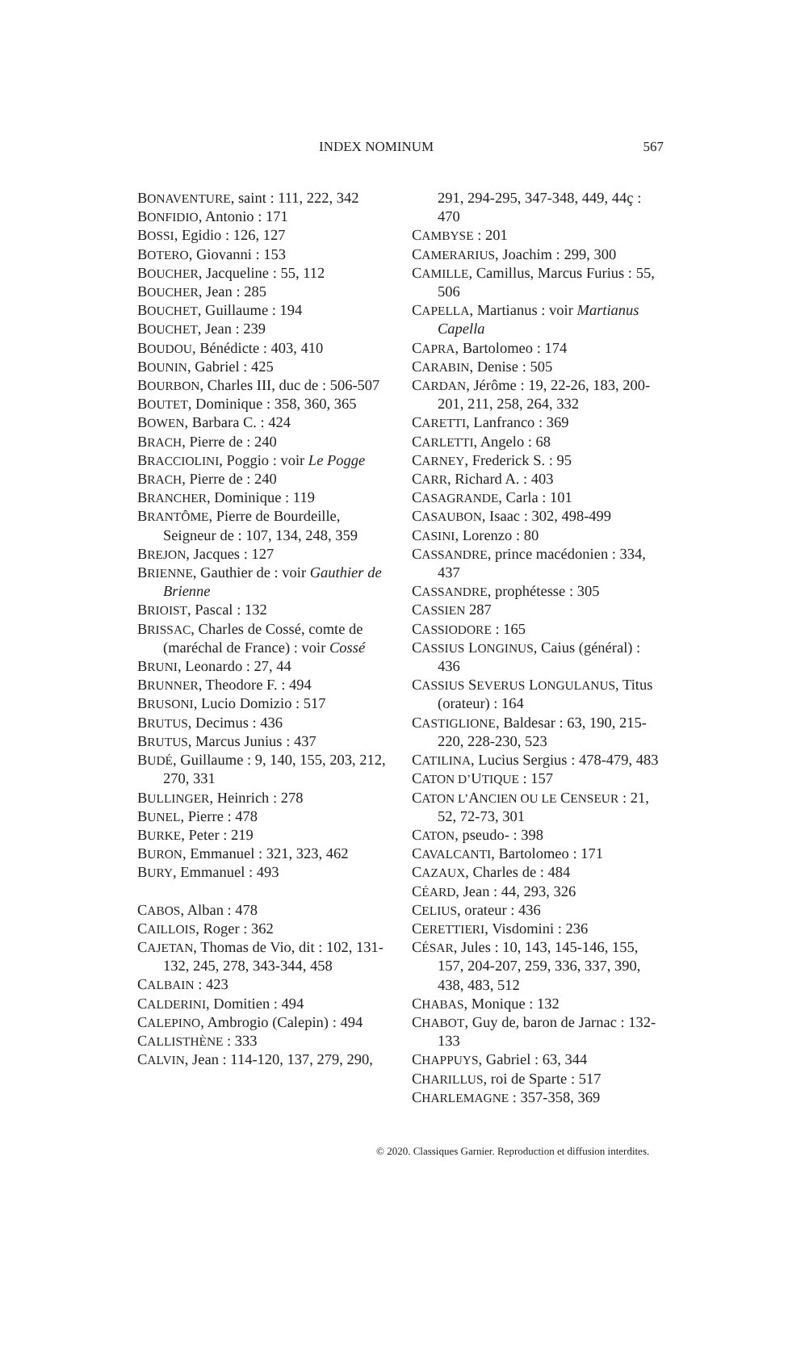INDEX NOMINUM 567
BONAVENTURE, saint : 111, 222, 342
BONFIDIO, Antonio : 171
BOSSI, Egidio : 126, 127
BOTERO, Giovanni : 153
BOUCHER, Jacqueline : 55, 112
BOUCHER, Jean : 285
BOUCHET, Guillaume : 194
BOUCHET, Jean : 239
BOUDOU, Bénédicte : 403, 410
BOUNIN, Gabriel : 425
BOURBON, Charles III, duc de : 506-507
BOUTET, Dominique : 358, 360, 365
BOWEN, Barbara C. : 424
BRACH, Pierre de : 240
BRACCIOLINI, Poggio : voir Le Pogge
BRACH, Pierre de : 240
BRANCHER, Dominique : 119
BRANTÔME, Pierre de Bourdeille, Seigneur de : 107, 134, 248, 359
BREJON, Jacques : 127
BRIENNE, Gauthier de : voir Gauthier de Brienne
BRIOIST, Pascal : 132
BRISSAC, Charles de Cossé, comte de (maréchal de France) : voir Cossé
BRUNI, Leonardo : 27, 44
BRUNNER, Theodore F. : 494
BRUSONI, Lucio Domizio : 517
BRUTUS, Decimus : 436
BRUTUS, Marcus Junius : 437
BUDÉ, Guillaume : 9, 140, 155, 203, 212, 270, 331
BULLINGER, Heinrich : 278
BUNEL, Pierre : 478
BURKE, Peter : 219
BURON, Emmanuel : 321, 323, 462
BURY, Emmanuel : 493
CABOS, Alban : 478
CAILLOIS, Roger : 362
CAJETAN, Thomas de Vio, dit : 102, 131-132, 245, 278, 343-344, 458
CALBAIN : 423
CALDERINI, Domitien : 494
CALEPINO, Ambrogio (Calepin) : 494
CALLISTHÈNE : 333
CALVIN, Jean : 114-120, 137, 279, 290,
291, 294-295, 347-348, 449, 44ç : 470
CAMBYSE : 201
CAMERARIUS, Joachim : 299, 300
CAMILLE, Camillus, Marcus Furius : 55, 506
CAPELLA, Martianus : voir Martianus Capella
CAPRA, Bartolomeo : 174
CARABIN, Denise : 505
CARDAN, Jérôme : 19, 22-26, 183, 200-201, 211, 258, 264, 332
CARETTI, Lanfranco : 369
CARLETTI, Angelo : 68
CARNEY, Frederick S. : 95
CARR, Richard A. : 403
CASAGRANDE, Carla : 101
CASAUBON, Isaac : 302, 498-499
CASINI, Lorenzo : 80
CASSANDRE, prince macédonien : 334, 437
CASSANDRE, prophétesse : 305
CASSIEN 287
CASSIODORE : 165
CASSIUS LONGINUS, Caius (général) : 436
CASSIUS SEVERUS LONGULANUS, Titus (orateur) : 164
CASTIGLIONE, Baldesar : 63, 190, 215-220, 228-230, 523
CATILINA, Lucius Sergius : 478-479, 483
CATON D’UTIQUE : 157
CATON L’ANCIEN OU LE CENSEUR : 21, 52, 72-73, 301
CATON, pseudo- : 398
CAVALCANTI, Bartolomeo : 171
CAZAUX, Charles de : 484
CÉARD, Jean : 44, 293, 326
CELIUS, orateur : 436
CERETTIERI, Visdomini : 236
CÉSAR, Jules : 10, 143, 145-146, 155, 157, 204-207, 259, 336, 337, 390, 438, 483, 512
CHABAS, Monique : 132
CHABOT, Guy de, baron de Jarnac : 132-133
CHAPPUYS, Gabriel : 63, 344
CHARILLUS, roi de Sparte : 517
CHARLEMAGNE : 357-358, 369
© 2020. Classiques Garnier. Reproduction et diffusion interdites.